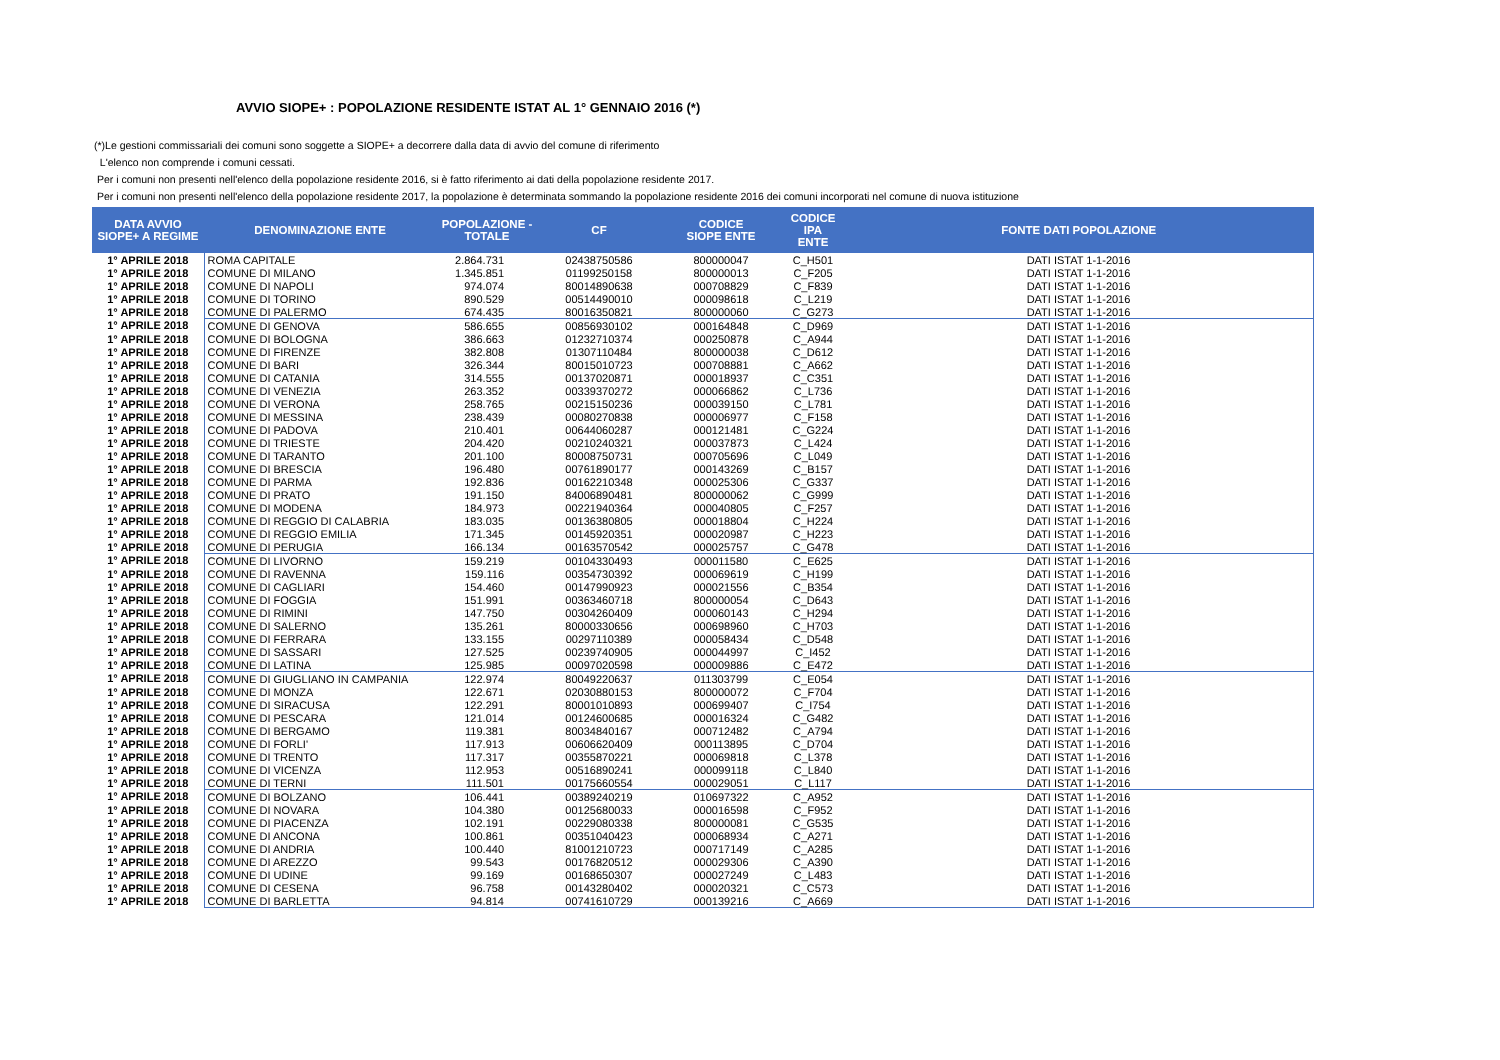AVVIO SIOPE+ : POPOLAZIONE RESIDENTE ISTAT AL 1° GENNAIO 2016 (*)
(*)Le gestioni commissariali dei comuni sono soggette a SIOPE+ a decorrere dalla data di avvio del comune di riferimento
L'elenco non comprende i comuni cessati.
Per i comuni non presenti nell'elenco della popolazione residente 2016, si è fatto riferimento ai dati della popolazione residente 2017.
Per i comuni non presenti nell'elenco della popolazione residente 2017, la popolazione è determinata sommando la popolazione residente 2016 dei comuni incorporati nel comune di nuova istituzione
| DATA AVVIO SIOPE+ A REGIME | DENOMINAZIONE ENTE | POPOLAZIONE - TOTALE | CF | CODICE SIOPE ENTE | CODICE IPA ENTE | FONTE DATI POPOLAZIONE |
| --- | --- | --- | --- | --- | --- | --- |
| 1° APRILE 2018 | ROMA CAPITALE | 2.864.731 | 02438750586 | 800000047 | C_H501 | DATI ISTAT 1-1-2016 |
| 1° APRILE 2018 | COMUNE DI MILANO | 1.345.851 | 01199250158 | 800000013 | C_F205 | DATI ISTAT 1-1-2016 |
| 1° APRILE 2018 | COMUNE DI NAPOLI | 974.074 | 80014890638 | 000708829 | C_F839 | DATI ISTAT 1-1-2016 |
| 1° APRILE 2018 | COMUNE DI TORINO | 890.529 | 00514490010 | 000098618 | C_L219 | DATI ISTAT 1-1-2016 |
| 1° APRILE 2018 | COMUNE DI PALERMO | 674.435 | 80016350821 | 800000060 | C_G273 | DATI ISTAT 1-1-2016 |
| 1° APRILE 2018 | COMUNE DI GENOVA | 586.655 | 00856930102 | 000164848 | C_D969 | DATI ISTAT 1-1-2016 |
| 1° APRILE 2018 | COMUNE DI BOLOGNA | 386.663 | 01232710374 | 000250878 | C_A944 | DATI ISTAT 1-1-2016 |
| 1° APRILE 2018 | COMUNE DI FIRENZE | 382.808 | 01307110484 | 800000038 | C_D612 | DATI ISTAT 1-1-2016 |
| 1° APRILE 2018 | COMUNE DI BARI | 326.344 | 80015010723 | 000708881 | C_A662 | DATI ISTAT 1-1-2016 |
| 1° APRILE 2018 | COMUNE DI CATANIA | 314.555 | 00137020871 | 000018937 | C_C351 | DATI ISTAT 1-1-2016 |
| 1° APRILE 2018 | COMUNE DI VENEZIA | 263.352 | 00339370272 | 000066862 | C_L736 | DATI ISTAT 1-1-2016 |
| 1° APRILE 2018 | COMUNE DI VERONA | 258.765 | 00215150236 | 000039150 | C_L781 | DATI ISTAT 1-1-2016 |
| 1° APRILE 2018 | COMUNE DI MESSINA | 238.439 | 00080270838 | 000006977 | C_F158 | DATI ISTAT 1-1-2016 |
| 1° APRILE 2018 | COMUNE DI PADOVA | 210.401 | 00644060287 | 000121481 | C_G224 | DATI ISTAT 1-1-2016 |
| 1° APRILE 2018 | COMUNE DI TRIESTE | 204.420 | 00210240321 | 000037873 | C_L424 | DATI ISTAT 1-1-2016 |
| 1° APRILE 2018 | COMUNE DI TARANTO | 201.100 | 80008750731 | 000705696 | C_L049 | DATI ISTAT 1-1-2016 |
| 1° APRILE 2018 | COMUNE DI BRESCIA | 196.480 | 00761890177 | 000143269 | C_B157 | DATI ISTAT 1-1-2016 |
| 1° APRILE 2018 | COMUNE DI PARMA | 192.836 | 00162210348 | 000025306 | C_G337 | DATI ISTAT 1-1-2016 |
| 1° APRILE 2018 | COMUNE DI PRATO | 191.150 | 84006890481 | 800000062 | C_G999 | DATI ISTAT 1-1-2016 |
| 1° APRILE 2018 | COMUNE DI MODENA | 184.973 | 00221940364 | 000040805 | C_F257 | DATI ISTAT 1-1-2016 |
| 1° APRILE 2018 | COMUNE DI REGGIO DI CALABRIA | 183.035 | 00136380805 | 000018804 | C_H224 | DATI ISTAT 1-1-2016 |
| 1° APRILE 2018 | COMUNE DI REGGIO EMILIA | 171.345 | 00145920351 | 000020987 | C_H223 | DATI ISTAT 1-1-2016 |
| 1° APRILE 2018 | COMUNE DI PERUGIA | 166.134 | 00163570542 | 000025757 | C_G478 | DATI ISTAT 1-1-2016 |
| 1° APRILE 2018 | COMUNE DI LIVORNO | 159.219 | 00104330493 | 000011580 | C_E625 | DATI ISTAT 1-1-2016 |
| 1° APRILE 2018 | COMUNE DI RAVENNA | 159.116 | 00354730392 | 000069619 | C_H199 | DATI ISTAT 1-1-2016 |
| 1° APRILE 2018 | COMUNE DI CAGLIARI | 154.460 | 00147990923 | 000021556 | C_B354 | DATI ISTAT 1-1-2016 |
| 1° APRILE 2018 | COMUNE DI FOGGIA | 151.991 | 00363460718 | 800000054 | C_D643 | DATI ISTAT 1-1-2016 |
| 1° APRILE 2018 | COMUNE DI RIMINI | 147.750 | 00304260409 | 000060143 | C_H294 | DATI ISTAT 1-1-2016 |
| 1° APRILE 2018 | COMUNE DI SALERNO | 135.261 | 80000330656 | 000698960 | C_H703 | DATI ISTAT 1-1-2016 |
| 1° APRILE 2018 | COMUNE DI FERRARA | 133.155 | 00297110389 | 000058434 | C_D548 | DATI ISTAT 1-1-2016 |
| 1° APRILE 2018 | COMUNE DI SASSARI | 127.525 | 00239740905 | 000044997 | C_I452 | DATI ISTAT 1-1-2016 |
| 1° APRILE 2018 | COMUNE DI LATINA | 125.985 | 00097020598 | 000009886 | C_E472 | DATI ISTAT 1-1-2016 |
| 1° APRILE 2018 | COMUNE DI GIUGLIANO IN CAMPANIA | 122.974 | 80049220637 | 011303799 | C_E054 | DATI ISTAT 1-1-2016 |
| 1° APRILE 2018 | COMUNE DI MONZA | 122.671 | 02030880153 | 800000072 | C_F704 | DATI ISTAT 1-1-2016 |
| 1° APRILE 2018 | COMUNE DI SIRACUSA | 122.291 | 80001010893 | 000699407 | C_I754 | DATI ISTAT 1-1-2016 |
| 1° APRILE 2018 | COMUNE DI PESCARA | 121.014 | 00124600685 | 000016324 | C_G482 | DATI ISTAT 1-1-2016 |
| 1° APRILE 2018 | COMUNE DI BERGAMO | 119.381 | 80034840167 | 000712482 | C_A794 | DATI ISTAT 1-1-2016 |
| 1° APRILE 2018 | COMUNE DI FORLI' | 117.913 | 00606620409 | 000113895 | C_D704 | DATI ISTAT 1-1-2016 |
| 1° APRILE 2018 | COMUNE DI TRENTO | 117.317 | 00355870221 | 000069818 | C_L378 | DATI ISTAT 1-1-2016 |
| 1° APRILE 2018 | COMUNE DI VICENZA | 112.953 | 00516890241 | 000099118 | C_L840 | DATI ISTAT 1-1-2016 |
| 1° APRILE 2018 | COMUNE DI TERNI | 111.501 | 00175660554 | 000029051 | C_L117 | DATI ISTAT 1-1-2016 |
| 1° APRILE 2018 | COMUNE DI BOLZANO | 106.441 | 00389240219 | 010697322 | C_A952 | DATI ISTAT 1-1-2016 |
| 1° APRILE 2018 | COMUNE DI NOVARA | 104.380 | 00125680033 | 000016598 | C_F952 | DATI ISTAT 1-1-2016 |
| 1° APRILE 2018 | COMUNE DI PIACENZA | 102.191 | 00229080338 | 800000081 | C_G535 | DATI ISTAT 1-1-2016 |
| 1° APRILE 2018 | COMUNE DI ANCONA | 100.861 | 00351040423 | 000068934 | C_A271 | DATI ISTAT 1-1-2016 |
| 1° APRILE 2018 | COMUNE DI ANDRIA | 100.440 | 81001210723 | 000717149 | C_A285 | DATI ISTAT 1-1-2016 |
| 1° APRILE 2018 | COMUNE DI AREZZO | 99.543 | 00176820512 | 000029306 | C_A390 | DATI ISTAT 1-1-2016 |
| 1° APRILE 2018 | COMUNE DI UDINE | 99.169 | 00168650307 | 000027249 | C_L483 | DATI ISTAT 1-1-2016 |
| 1° APRILE 2018 | COMUNE DI CESENA | 96.758 | 00143280402 | 000020321 | C_C573 | DATI ISTAT 1-1-2016 |
| 1° APRILE 2018 | COMUNE DI BARLETTA | 94.814 | 00741610729 | 000139216 | C_A669 | DATI ISTAT 1-1-2016 |